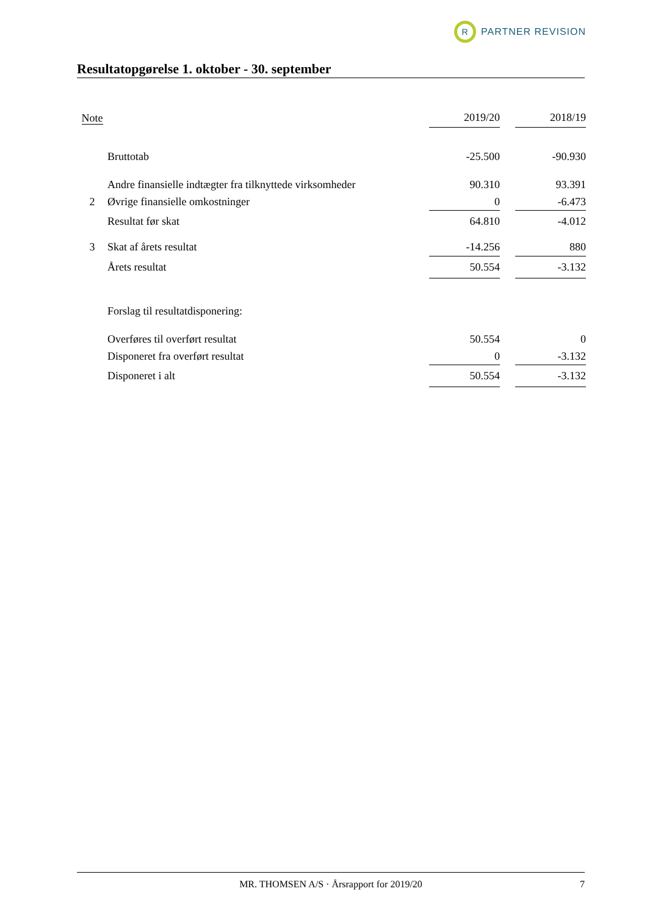R
PARTNER REVISION
Resultatopgørelse 1. oktober - 30. september
| Note | | 2019/20 | | 2018/19 |
| --- | --- | --- | --- | --- |
| | Bruttotab | -25.500 | | -90.930 |
| | Andre finansielle indtægter fra tilknyttede virksomheder | 90.310 | | 93.391 |
| 2 | Øvrige finansielle omkostninger | 0 | | -6.473 |
| | Resultat før skat | 64.810 | | -4.012 |
| 3 | Skat af årets resultat | -14.256 | | 880 |
| | Årets resultat | 50.554 | | -3.132 |
| | Forslag til resultatdisponering: | | | |
| | Overføres til overført resultat | 50.554 | | 0 |
| | Disponeret fra overført resultat | 0 | | -3.132 |
| | Disponeret i alt | 50.554 | | -3.132 |
MR. THOMSEN A/S · Årsrapport for 2019/20 7